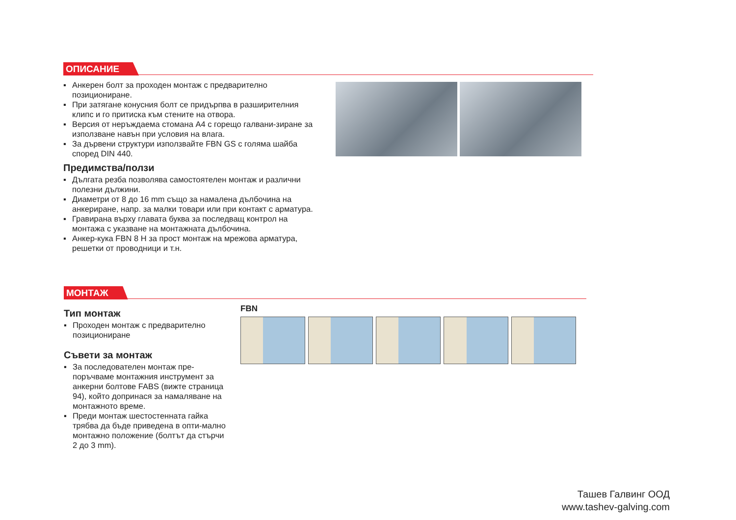ОПИСАНИЕ
▪ Анкерен болт за проходен монтаж с предварително позициониране.
▪ При затягане конусния болт се придърпва в разширителния клипс и го притиска към стените на отвора.
▪ Версия от неръждаема стомана А4 с горещо галвани-зиране за използване навън при условия на влага.
▪ За дървени структури използвайте FBN GS с голяма шайба според DIN 440.
Предимства/ползи
▪ Дългата резба позволява самостоятелен монтаж и различни полезни дължини.
▪ Диаметри от 8 до 16 mm също за намалена дълбочина на анкериране, напр. за малки товари или при контакт с арматура.
▪ Гравирана върху главата буква за последващ контрол на монтажа с указване на монтажната дълбочина.
▪ Анкер-кука FBN 8 H за прост монтаж на мрежова арматура, решетки от проводници и т.н.
МОНТАЖ
Тип монтаж
▪ Проходен монтаж с предварително позициониране
Съвети за монтаж
▪ За последователен монтаж пре-поръчваме монтажния инструмент за анкерни болтове FABS (вижте страница 94), който допринася за намаляване на монтажното време.
▪ Преди монтаж шестостенната гайка трябва да бъде приведена в опти-мално монтажно положение (болтът да стърчи 2 до 3 mm).
FBN
Ташев Галвинг ООД
www.tashev-galving.com